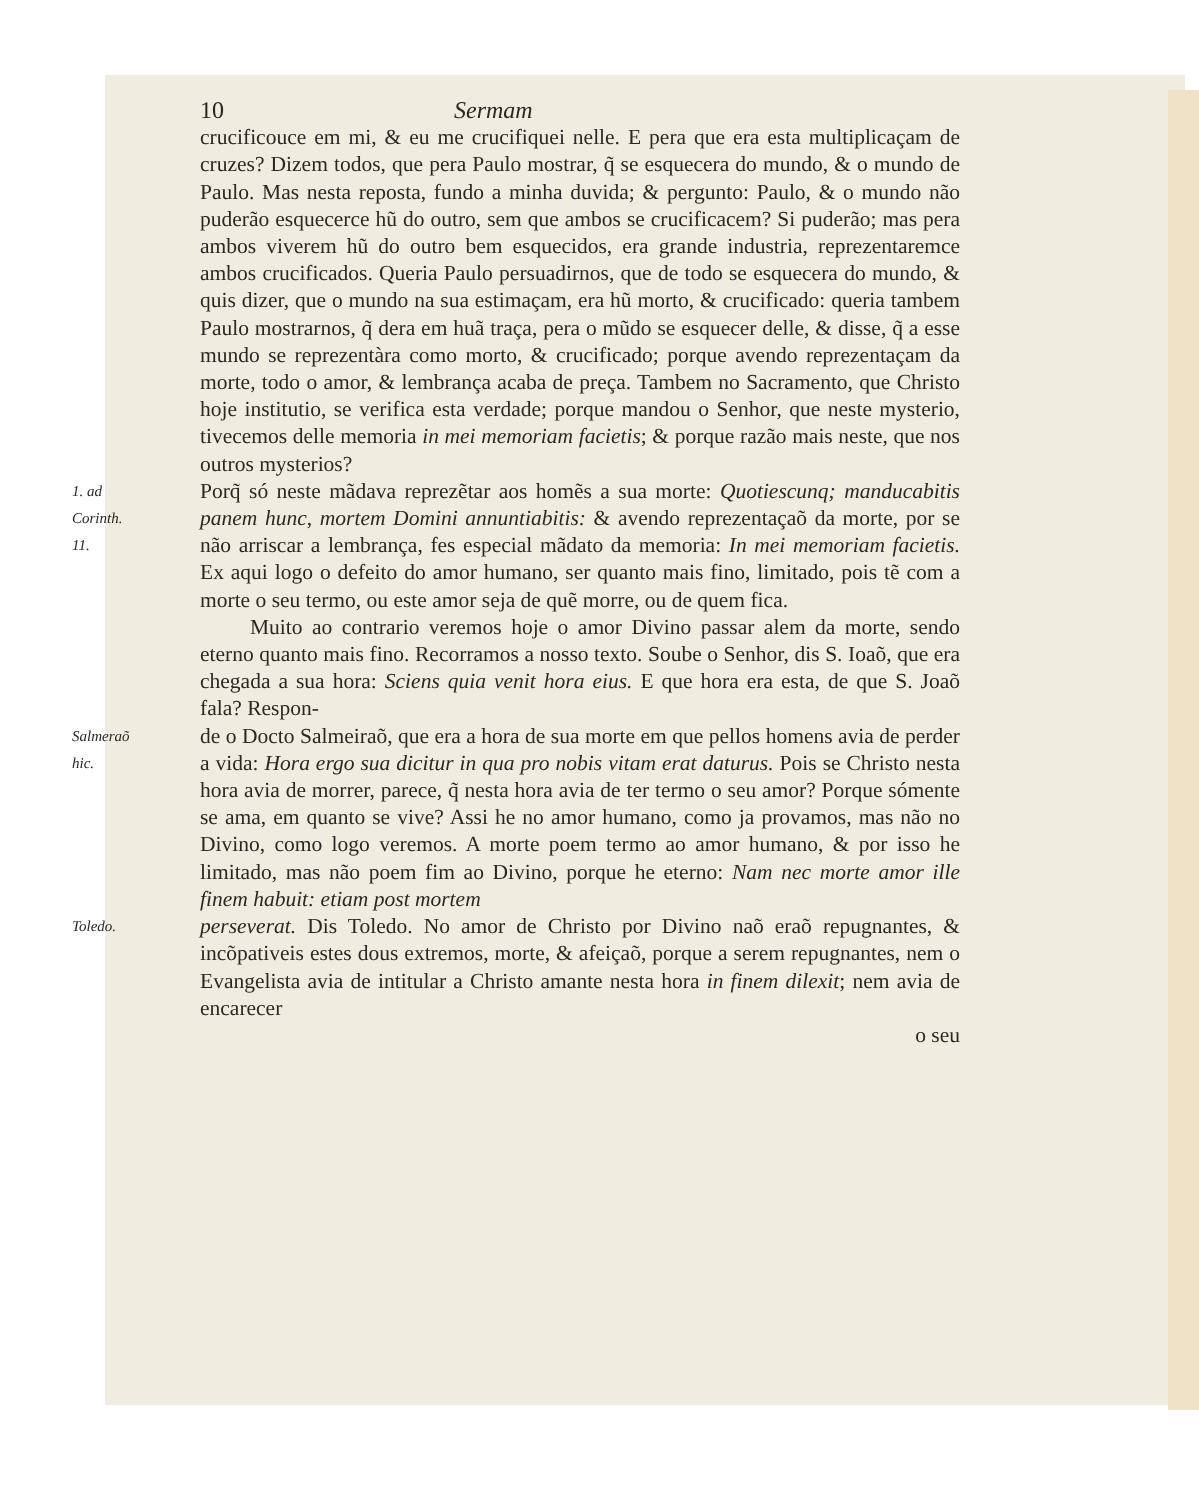10 Sermam
crucificouce em mi, & eu me crucifiquei nelle. E pera que era esta multiplicaçam de cruzes? Dizem todos, que pera Paulo mostrar, q̃ se esquecera do mundo, & o mundo de Paulo. Mas nesta reposta, fundo a minha duvida; & pergunto: Paulo, & o mundo não puderão esquecerce hũ do outro, sem que ambos se crucificacem? Si puderão; mas pera ambos viverem hũ do outro bem esquecidos, era grande industria, reprezentaremce ambos crucificados. Queria Paulo persuadirnos, que de todo se esquecera do mundo, & quis dizer, que o mundo na sua estimaçam, era hũ morto, & crucificado: queria tambem Paulo mostrarnos, q̃ dera em huã traça, pera o mũdo se esquecer delle, & disse, q̃ a esse mundo se reprezentàra como morto, & crucificado; porque avendo reprezentaçam da morte, todo o amor, & lembrança acaba de preça. Tambem no Sacramento, que Christo hoje institutio, se verifica esta verdade; porque mandou o Senhor, que neste mysterio, tivecemos delle memoria in mei memoriam facietis; & porque razão mais neste, que nos outros mysterios?
1. ad Corinth. 11.
Porq̃ só neste mãdava reprezẽtar aos homẽs a sua morte: Quotiescunq; manducabitis panem hunc, mortem Domini annuntiabitis: & avendo reprezentaçaõ da morte, por se não arriscar a lembrança, fes especial mãdato da memoria: In mei memoriam facietis. Ex aqui logo o defeito do amor humano, ser quanto mais fino, limitado, pois tẽ com a morte o seu termo, ou este amor seja de quẽ morre, ou de quem fica.
Muito ao contrario veremos hoje o amor Divino passar alem da morte, sendo eterno quanto mais fino. Recorramos a nosso texto. Soube o Senhor, dis S. Ioaõ, que era chegada a sua hora: Sciens quia venit hora eius. E que hora era esta, de que S. Joaõ fala? Respon-
Salmeraõ hic.
de o Docto Salmeiraõ, que era a hora de sua morte em que pellos homens avia de perder a vida: Hora ergo sua dicitur in qua pro nobis vitam erat daturus. Pois se Christo nesta hora avia de morrer, parece, q̃ nesta hora avia de ter termo o seu amor? Porque sómente se ama, em quanto se vive? Assi he no amor humano, como ja provamos, mas não no Divino, como logo veremos. A morte poem termo ao amor humano, & por isso he limitado, mas não poem fim ao Divino, porque he eterno: Nam nec morte amor ille finem habuit: etiam post mortem
Toledo.
perseverat. Dis Toledo. No amor de Christo por Divino naõ eraõ repugnantes, & incõpativeis estes dous extremos, morte, & afeiçaõ, porque a serem repugnantes, nem o Evangelista avia de intitular a Christo amante nesta hora in finem dilexit; nem avia de encarecer
o seu